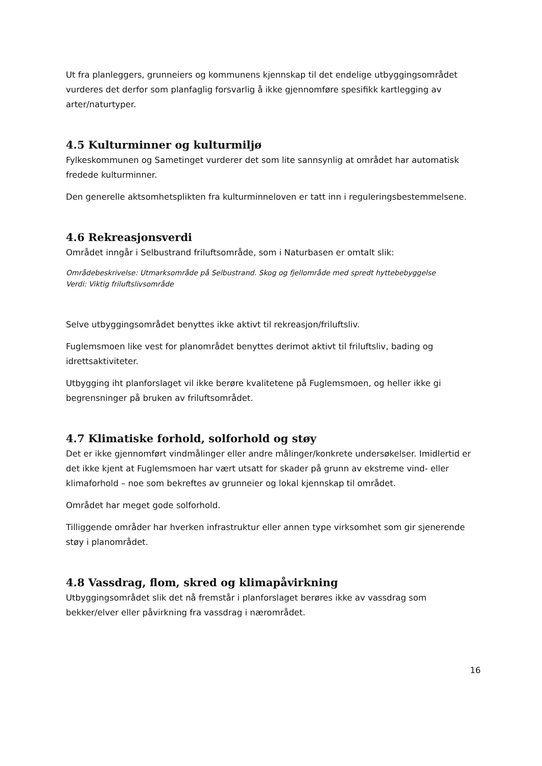Ut fra planleggers, grunneiers og kommunens kjennskap til det endelige utbyggingsområdet vurderes det derfor som planfaglig forsvarlig å ikke gjennomføre spesifikk kartlegging av arter/naturtyper.
4.5 Kulturminner og kulturmiljø
Fylkeskommunen og Sametinget vurderer det som lite sannsynlig at området har automatisk fredede kulturminner.
Den generelle aktsomhetsplikten fra kulturminneloven er tatt inn i reguleringsbestemmelsene.
4.6 Rekreasjonsverdi
Området inngår i Selbustrand friluftsområde, som i Naturbasen er omtalt slik:
Områdebeskrivelse: Utmarksområde på Selbustrand. Skog og fjellområde med spredt hyttebebyggelse
Verdi: Viktig friluftslivsområde
Selve utbyggingsområdet benyttes ikke aktivt til rekreasjon/friluftsliv.
Fuglemsmoen like vest for planområdet benyttes derimot aktivt til friluftsliv, bading og idrettsaktiviteter.
Utbygging iht planforslaget vil ikke berøre kvalitetene på Fuglemsmoen, og heller ikke gi begrensninger på bruken av friluftsområdet.
4.7 Klimatiske forhold, solforhold og støy
Det er ikke gjennomført vindmålinger eller andre målinger/konkrete undersøkelser. Imidlertid er det ikke kjent at Fuglemsmoen har vært utsatt for skader på grunn av ekstreme vind- eller klimaforhold – noe som bekreftes av grunneier og lokal kjennskap til området.
Området har meget gode solforhold.
Tilliggende områder har hverken infrastruktur eller annen type virksomhet som gir sjenerende støy i planområdet.
4.8 Vassdrag, flom, skred og klimapåvirkning
Utbyggingsområdet slik det nå fremstår i planforslaget berøres ikke av vassdrag som bekker/elver eller påvirkning fra vassdrag i nærområdet.
16